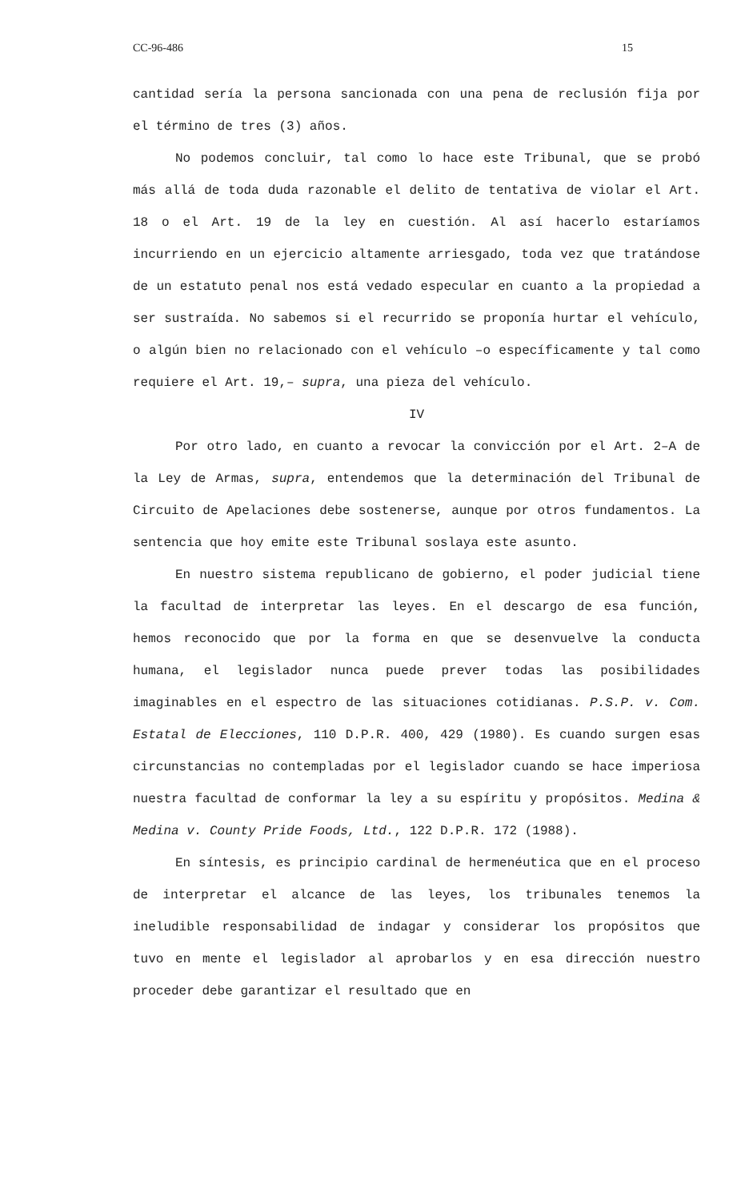CC-96-486 15
cantidad sería la persona sancionada con una pena de reclusión fija por el término de tres (3) años.
No podemos concluir, tal como lo hace este Tribunal, que se probó más allá de toda duda razonable el delito de tentativa de violar el Art. 18 o el Art. 19 de la ley en cuestión. Al así hacerlo estaríamos incurriendo en un ejercicio altamente arriesgado, toda vez que tratándose de un estatuto penal nos está vedado especular en cuanto a la propiedad a ser sustraída. No sabemos si el recurrido se proponía hurtar el vehículo, o algún bien no relacionado con el vehículo –o específicamente y tal como requiere el Art. 19,– supra, una pieza del vehículo.
IV
Por otro lado, en cuanto a revocar la convicción por el Art. 2–A de la Ley de Armas, supra, entendemos que la determinación del Tribunal de Circuito de Apelaciones debe sostenerse, aunque por otros fundamentos. La sentencia que hoy emite este Tribunal soslaya este asunto.
En nuestro sistema republicano de gobierno, el poder judicial tiene la facultad de interpretar las leyes. En el descargo de esa función, hemos reconocido que por la forma en que se desenvuelve la conducta humana, el legislador nunca puede prever todas las posibilidades imaginables en el espectro de las situaciones cotidianas. P.S.P. v. Com. Estatal de Elecciones, 110 D.P.R. 400, 429 (1980). Es cuando surgen esas circunstancias no contempladas por el legislador cuando se hace imperiosa nuestra facultad de conformar la ley a su espíritu y propósitos. Medina & Medina v. County Pride Foods, Ltd., 122 D.P.R. 172 (1988).
En síntesis, es principio cardinal de hermenéutica que en el proceso de interpretar el alcance de las leyes, los tribunales tenemos la ineludible responsabilidad de indagar y considerar los propósitos que tuvo en mente el legislador al aprobarlos y en esa dirección nuestro proceder debe garantizar el resultado que en